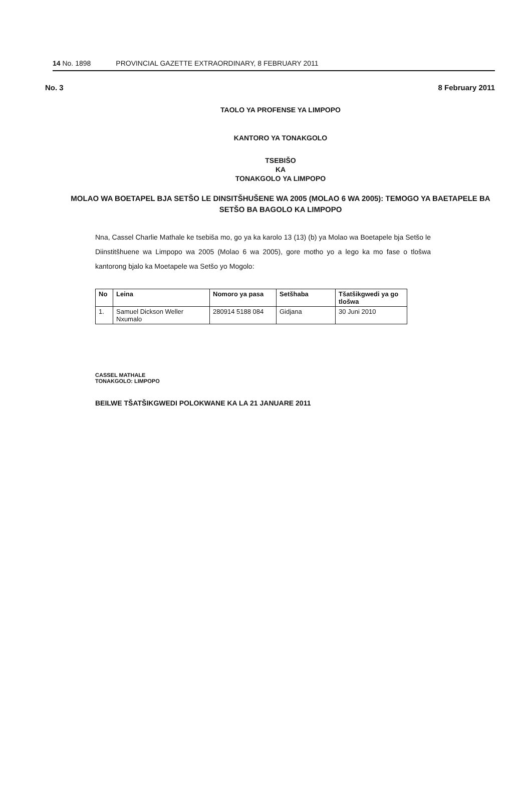14 No. 1898 PROVINCIAL GAZETTE EXTRAORDINARY, 8 FEBRUARY 2011
No. 3 8 February 2011
TAOLO YA PROFENSE YA LIMPOPO
KANTORO YA TONAKGOLO
TSEBIŠO
KA
TONAKGOLO YA LIMPOPO
MOLAO WA BOETAPEL BJA SETŠO LE DINSITŠHUŠENE WA 2005 (MOLAO 6 WA 2005): TEMOGO YA BAETAPELE BA SETŠO BA BAGOLO KA LIMPOPO
Nna, Cassel Charlie Mathale ke tsebiša mo, go ya ka karolo 13 (13) (b) ya Molao wa Boetapele bja Setšo le Diinstitšhuene wa Limpopo wa 2005 (Molao 6 wa 2005), gore motho yo a lego ka mo fase o tlošwa kantorong bjalo ka Moetapele wa Setšo yo Mogolo:
| No | Leina | Nomoro ya pasa | Setšhaba | Tšatšikgwedi ya go tlošwa |
| --- | --- | --- | --- | --- |
| 1. | Samuel Dickson Weller Nxumalo | 280914 5188 084 | Gidjana | 30 Juni 2010 |
CASSEL MATHALE
TONAKGOLO: LIMPOPO
BEILWE TŠATŠIKGWEDI POLOKWANE KA LA 21 JANUARE 2011